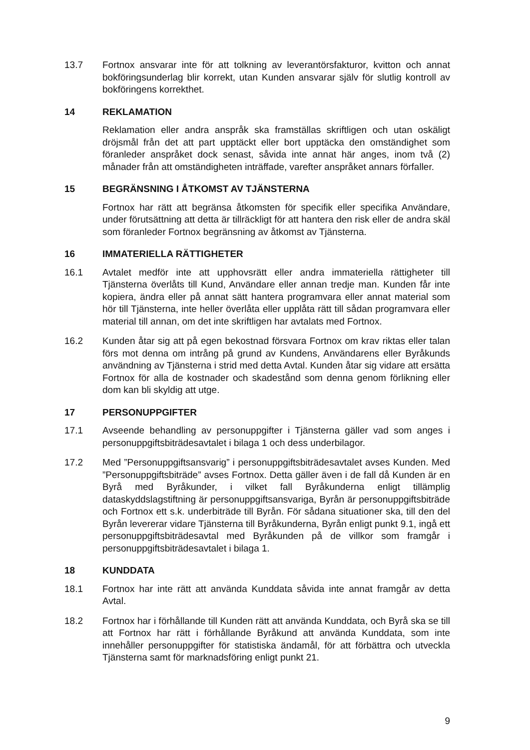13.7 Fortnox ansvarar inte för att tolkning av leverantörsfakturor, kvitton och annat bokföringsunderlag blir korrekt, utan Kunden ansvarar själv för slutlig kontroll av bokföringens korrekthet.
14 REKLAMATION
Reklamation eller andra anspråk ska framställas skriftligen och utan oskäligt dröjsmål från det att part upptäckt eller bort upptäcka den omständighet som föranleder anspråket dock senast, såvida inte annat här anges, inom två (2) månader från att omständigheten inträffade, varefter anspråket annars förfaller.
15 BEGRÄNSNING I ÅTKOMST AV TJÄNSTERNA
Fortnox har rätt att begränsa åtkomsten för specifik eller specifika Användare, under förutsättning att detta är tillräckligt för att hantera den risk eller de andra skäl som föranleder Fortnox begränsning av åtkomst av Tjänsterna.
16 IMMATERIELLA RÄTTIGHETER
16.1 Avtalet medför inte att upphovsrätt eller andra immateriella rättigheter till Tjänsterna överlåts till Kund, Användare eller annan tredje man. Kunden får inte kopiera, ändra eller på annat sätt hantera programvara eller annat material som hör till Tjänsterna, inte heller överlåta eller upplåta rätt till sådan programvara eller material till annan, om det inte skriftligen har avtalats med Fortnox.
16.2 Kunden åtar sig att på egen bekostnad försvara Fortnox om krav riktas eller talan förs mot denna om intrång på grund av Kundens, Användarens eller Byråkunds användning av Tjänsterna i strid med detta Avtal. Kunden åtar sig vidare att ersätta Fortnox för alla de kostnader och skadestånd som denna genom förlikning eller dom kan bli skyldig att utge.
17 PERSONUPPGIFTER
17.1 Avseende behandling av personuppgifter i Tjänsterna gäller vad som anges i personuppgiftsbiträdesavtalet i bilaga 1 och dess underbilagor.
17.2 Med ”Personuppgiftsansvarig” i personuppgiftsbiträdesavtalet avses Kunden. Med ”Personuppgiftsbiträde” avses Fortnox. Detta gäller även i de fall då Kunden är en Byrå med Byråkunder, i vilket fall Byråkunderna enligt tillämplig dataskyddslagstiftning är personuppgiftsansvariga, Byrån är personuppgiftsbiträde och Fortnox ett s.k. underbiträde till Byrån. För sådana situationer ska, till den del Byrån levererar vidare Tjänsterna till Byråkunderna, Byrån enligt punkt 9.1, ingå ett personuppgiftsbiträdesavtal med Byråkunden på de villkor som framgår i personuppgiftsbiträdesavtalet i bilaga 1.
18 KUNDDATA
18.1 Fortnox har inte rätt att använda Kunddata såvida inte annat framgår av detta Avtal.
18.2 Fortnox har i förhållande till Kunden rätt att använda Kunddata, och Byrå ska se till att Fortnox har rätt i förhållande Byråkund att använda Kunddata, som inte innehåller personuppgifter för statistiska ändamål, för att förbättra och utveckla Tjänsterna samt för marknadsföring enligt punkt 21.
9